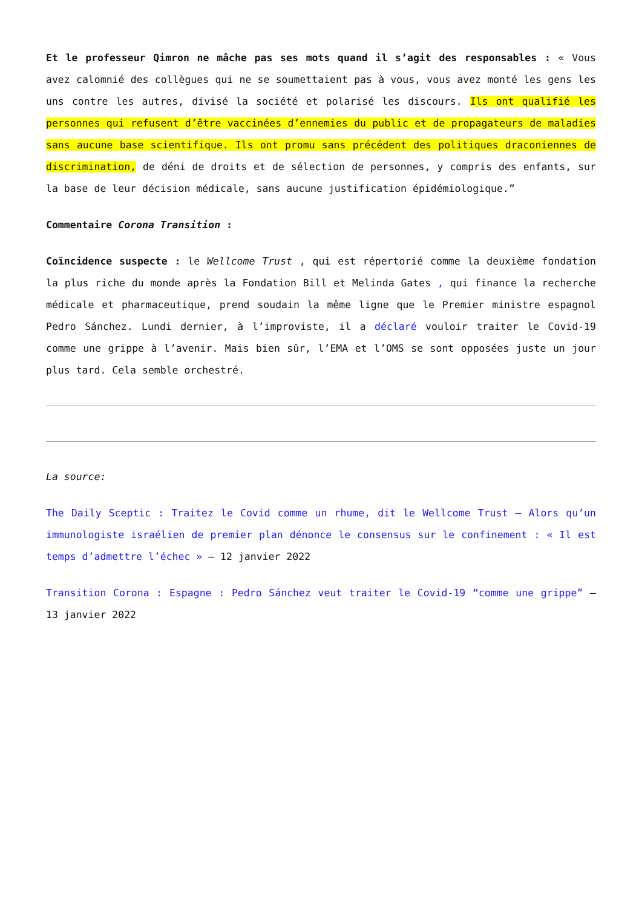Et le professeur Qimron ne mâche pas ses mots quand il s’agit des responsables : « Vous avez calomnié des collègues qui ne se soumettaient pas à vous, vous avez monté les gens les uns contre les autres, divisé la société et polarisé les discours. Ils ont qualifié les personnes qui refusent d’être vaccinées d’ennemies du public et de propagateurs de maladies sans aucune base scientifique. Ils ont promu sans précédent des politiques draconiennes de discrimination, de déni de droits et de sélection de personnes, y compris des enfants, sur la base de leur décision médicale, sans aucune justification épidémiologique.”
Commentaire Corona Transition :
Coïncidence suspecte : le Wellcome Trust , qui est répertorié comme la deuxième fondation la plus riche du monde après la Fondation Bill et Melinda Gates , qui finance la recherche médicale et pharmaceutique, prend soudain la même ligne que le Premier ministre espagnol Pedro Sánchez. Lundi dernier, à l’improviste, il a déclaré vouloir traiter le Covid-19 comme une grippe à l’avenir. Mais bien sûr, l’EMA et l’OMS se sont opposées juste un jour plus tard. Cela semble orchestré.
La source:
The Daily Sceptic : Traitez le Covid comme un rhume, dit le Wellcome Trust – Alors qu’un immunologiste israélien de premier plan dénonce le consensus sur le confinement : « Il est temps d’admettre l’échec » – 12 janvier 2022
Transition Corona : Espagne : Pedro Sánchez veut traiter le Covid-19 “comme une grippe” – 13 janvier 2022